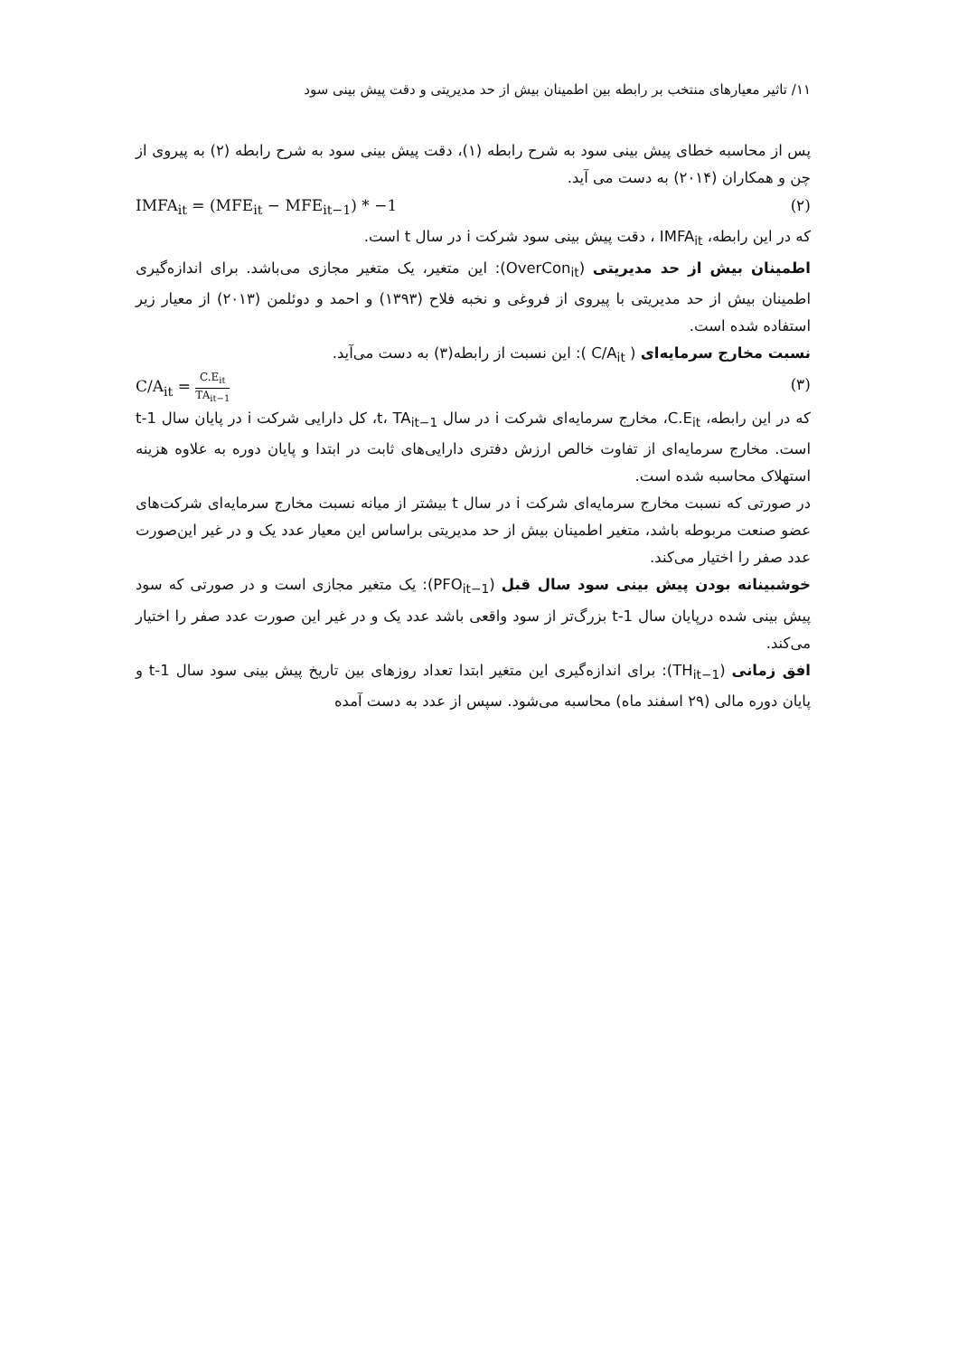۱۱/ تاثیر معیارهای منتخب بر رابطه بین اطمینان بیش از حد مدیریتی و دقت پیش بینی سود
پس از محاسبه خطای پیش بینی سود به شرح رابطه (۱)، دقت پیش بینی سود به شرح رابطه (۲) به پیروی از چن و همکاران (۲۰۱۴) به دست می آید.
IMFA<sub>it</sub> = (MFE<sub>it</sub> − MFE<sub>it−1</sub>) * −1 (۲)
که در این رابطه، IMFA<sub>it</sub> ، دقت پیش بینی سود شرکت i در سال t است.
اطمینان بیش از حد مدیریتی (OverCon<sub>it</sub>): این متغیر، یک متغیر مجازی می‌باشد. برای اندازه‌گیری اطمینان بیش از حد مدیریتی با پیروی از فروغی و نخبه فلاح (۱۳۹۳) و احمد و دوئلمن (۲۰۱۳) از معیار زیر استفاده شده است.
نسبت مخارج سرمایه‌ای ( C/A<sub>it</sub> ): این نسبت از رابطه(۳) به دست می‌آید.
C/A<sub>it</sub> = C.E<sub>it</sub> TA<sub>it−1</sub> (۳)
که در این رابطه، C.E<sub>it</sub>، مخارج سرمایه‌ای شرکت i در سال t، TA<sub>it−1</sub>، کل دارایی شرکت i در پایان سال t-1 است. مخارج سرمایه‌ای از تفاوت خالص ارزش دفتری دارایی‌های ثابت در ابتدا و پایان دوره به علاوه هزینه استهلاک محاسبه شده است.
در صورتی که نسبت مخارج سرمایه‌ای شرکت i در سال t بیشتر از میانه نسبت مخارج سرمایه‌ای شرکت‌های عضو صنعت مربوطه باشد، متغیر اطمینان بیش از حد مدیریتی براساس این معیار عدد یک و در غیر این‌صورت عدد صفر را اختیار می‌کند.
خوشبینانه بودن پیش بینی سود سال قبل (PFO<sub>it−1</sub>): یک متغیر مجازی است و در صورتی که سود پیش بینی شده درپایان سال t-1 بزرگ‌تر از سود واقعی باشد عدد یک و در غیر این صورت عدد صفر را اختیار می‌کند.
افق زمانی (TH<sub>it−1</sub>): برای اندازه‌گیری این متغیر ابتدا تعداد روزهای بین تاریخ پیش بینی سود سال t-1 و پایان دوره مالی (۲۹ اسفند ماه) محاسبه می‌شود. سپس از عدد به دست آمده